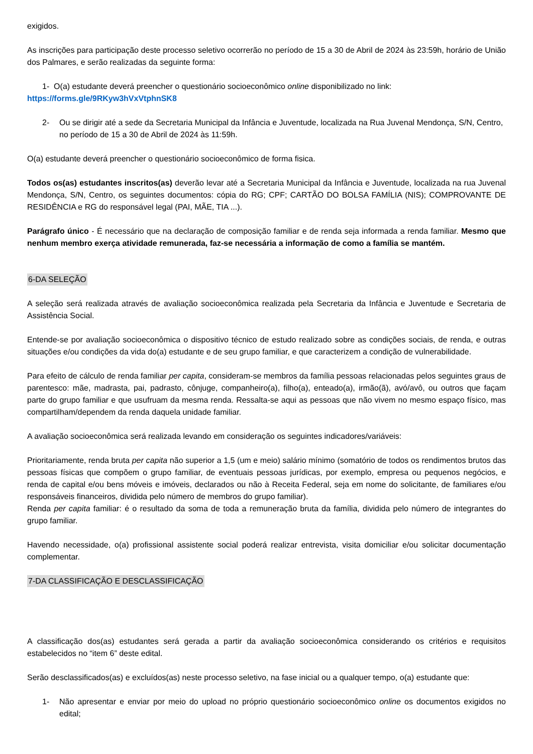exigidos.
As inscrições para participação deste processo seletivo ocorrerão no período de 15 a 30 de Abril de 2024 às 23:59h, horário de União dos Palmares, e serão realizadas da seguinte forma:
1- O(a) estudante deverá preencher o questionário socioeconômico online disponibilizado no link:
https://forms.gle/9RKyw3hVxVtphnSK8
2- Ou se dirigir até a sede da Secretaria Municipal da Infância e Juventude, localizada na Rua Juvenal Mendonça, S/N, Centro, no período de 15 a 30 de Abril de 2024 às 11:59h.
O(a) estudante deverá preencher o questionário socioeconômico de forma fisica.
Todos os(as) estudantes inscritos(as) deverão levar até a Secretaria Municipal da Infância e Juventude, localizada na rua Juvenal Mendonça, S/N, Centro, os seguintes documentos: cópia do RG; CPF; CARTÃO DO BOLSA FAMÍLIA (NIS); COMPROVANTE DE RESIDÊNCIA e RG do responsável legal (PAI, MÃE, TIA ...).
Parágrafo único - É necessário que na declaração de composição familiar e de renda seja informada a renda familiar. Mesmo que nenhum membro exerça atividade remunerada, faz-se necessária a informação de como a família se mantém.
6-DA SELEÇÃO
A seleção será realizada através de avaliação socioeconômica realizada pela Secretaria da Infância e Juventude e Secretaria de Assistência Social.
Entende-se por avaliação socioeconômica o dispositivo técnico de estudo realizado sobre as condições sociais, de renda, e outras situações e/ou condições da vida do(a) estudante e de seu grupo familiar, e que caracterizem a condição de vulnerabilidade.
Para efeito de cálculo de renda familiar per capita, consideram-se membros da família pessoas relacionadas pelos seguintes graus de parentesco: mãe, madrasta, pai, padrasto, cônjuge, companheiro(a), filho(a), enteado(a), irmão(ã), avó/avô, ou outros que façam parte do grupo familiar e que usufruam da mesma renda. Ressalta-se aqui as pessoas que não vivem no mesmo espaço físico, mas compartilham/dependem da renda daquela unidade familiar.
A avaliação socioeconômica será realizada levando em consideração os seguintes indicadores/variáveis:
Prioritariamente, renda bruta per capita não superior a 1,5 (um e meio) salário mínimo (somatório de todos os rendimentos brutos das pessoas físicas que compõem o grupo familiar, de eventuais pessoas jurídicas, por exemplo, empresa ou pequenos negócios, e renda de capital e/ou bens móveis e imóveis, declarados ou não à Receita Federal, seja em nome do solicitante, de familiares e/ou responsáveis financeiros, dividida pelo número de membros do grupo familiar).
Renda per capita familiar: é o resultado da soma de toda a remuneração bruta da família, dividida pelo número de integrantes do grupo familiar.
Havendo necessidade, o(a) profissional assistente social poderá realizar entrevista, visita domiciliar e/ou solicitar documentação complementar.
7-DA CLASSIFICAÇÃO E DESCLASSIFICAÇÃO
A classificação dos(as) estudantes será gerada a partir da avaliação socioeconômica considerando os critérios e requisitos estabelecidos no “item 6” deste edital.
Serão desclassificados(as) e excluídos(as) neste processo seletivo, na fase inicial ou a qualquer tempo, o(a) estudante que:
1- Não apresentar e enviar por meio do upload no próprio questionário socioeconômico online os documentos exigidos no edital;